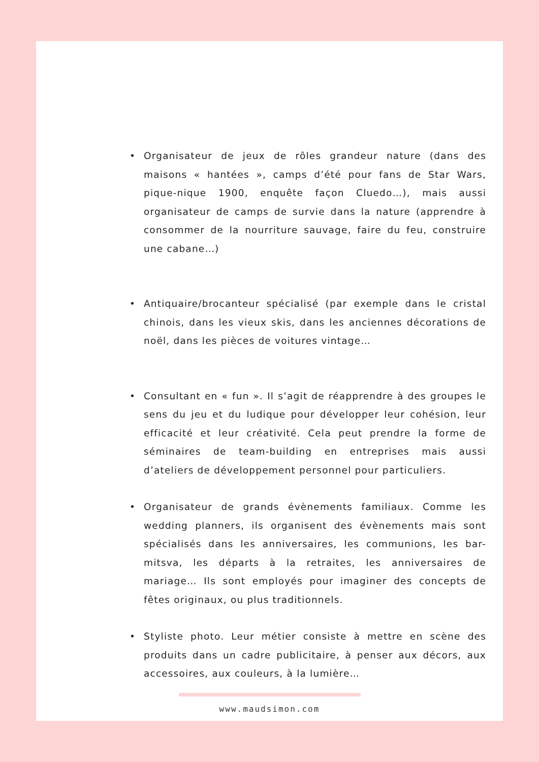• Organisateur de jeux de rôles grandeur nature (dans des maisons « hantées », camps d’été pour fans de Star Wars, pique-nique 1900, enquête façon Cluedo…), mais aussi organisateur de camps de survie dans la nature (apprendre à consommer de la nourriture sauvage, faire du feu, construire une cabane…)
• Antiquaire/brocanteur spécialisé (par exemple dans le cristal chinois, dans les vieux skis, dans les anciennes décorations de noël, dans les pièces de voitures vintage…
• Consultant en « fun ». Il s’agit de réapprendre à des groupes le sens du jeu et du ludique pour développer leur cohésion, leur efficacité et leur créativité. Cela peut prendre la forme de séminaires de team-building en entreprises mais aussi d’ateliers de développement personnel pour particuliers.
• Organisateur de grands évènements familiaux. Comme les wedding planners, ils organisent des évènements mais sont spécialisés dans les anniversaires, les communions, les bar-mitsva, les départs à la retraites, les anniversaires de mariage… Ils sont employés pour imaginer des concepts de fêtes originaux, ou plus traditionnels.
• Styliste photo. Leur métier consiste à mettre en scène des produits dans un cadre publicitaire, à penser aux décors, aux accessoires, aux couleurs, à la lumière…
www.maudsimon.com